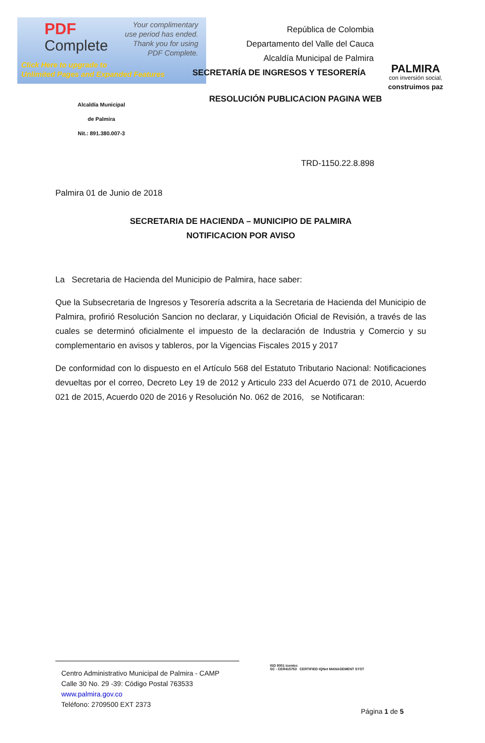PDF
Complete
Your complimentary
use period has ended.
Thank you for using
PDF Complete.
Click Here to upgrade to
Unlimited Pages and Expanded Features
República de Colombia
Departamento del Valle del Cauca
Alcaldía Municipal de Palmira
SECRETARÍA DE INGRESOS Y TESORERÍA
PALMIRA
con inversión social,
construimos paz
Alcaldía Municipal
de Palmira
Nit.: 891.380.007-3
RESOLUCIÓN PUBLICACION PAGINA WEB
TRD-1150.22.8.898
Palmira 01 de Junio de 2018
SECRETARIA DE HACIENDA – MUNICIPIO DE PALMIRA
NOTIFICACION POR AVISO
La Secretaria de Hacienda del Municipio de Palmira, hace saber:
Que la Subsecretaria de Ingresos y Tesorería adscrita a la Secretaria de Hacienda del Municipio de Palmira, profirió Resolución Sancion no declarar, y Liquidación Oficial de Revisión, a través de las cuales se determinó oficialmente el impuesto de la declaración de Industria y Comercio y su complementario en avisos y tableros, por la Vigencias Fiscales 2015 y 2017
De conformidad con lo dispuesto en el Artículo 568 del Estatuto Tributario Nacional: Notificaciones devueltas por el correo, Decreto Ley 19 de 2012 y Articulo 233 del Acuerdo 071 de 2010, Acuerdo 021 de 2015, Acuerdo 020 de 2016 y Resolución No. 062 de 2016, se Notificaran:
Centro Administrativo Municipal de Palmira - CAMP
Calle 30 No. 29 -39: Código Postal 763533
www.palmira.gov.co
Teléfono: 2709500 EXT 2373
ISO 9001 icontec
SC - CER415753 CERTIFIED IQNet MANAGEMENT SYST
Página 1 de 5